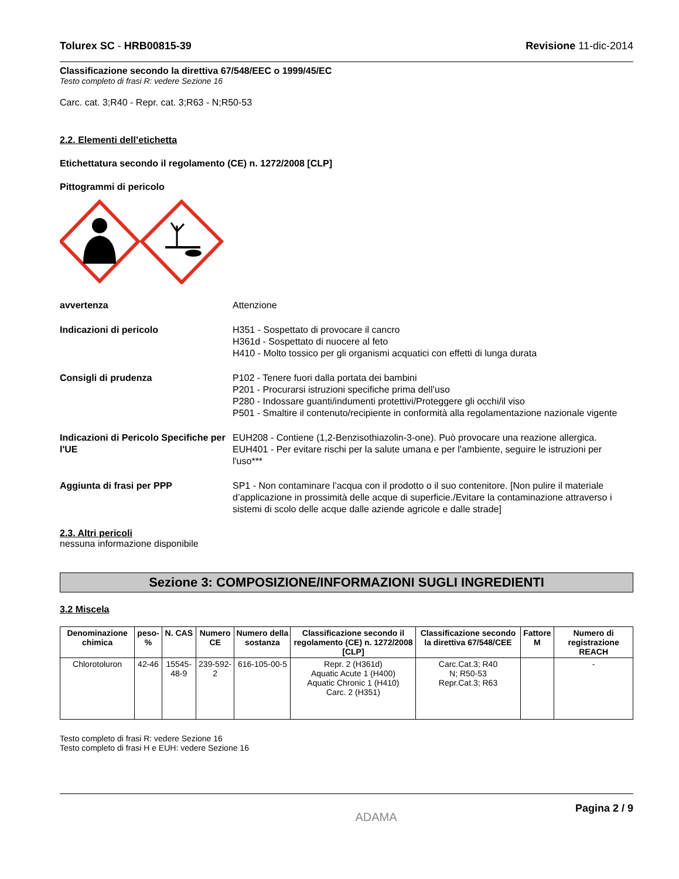Tolurex SC - HRB00815-39 Revisione 11-dic-2014
Classificazione secondo la direttiva 67/548/EEC o 1999/45/EC
Testo completo di frasi R: vedere Sezione 16
Carc. cat. 3;R40 - Repr. cat. 3;R63 - N;R50-53
2.2. Elementi dell’etichetta
Etichettatura secondo il regolamento (CE) n. 1272/2008 [CLP]
Pittogrammi di pericolo
avvertenza Attenzione
Indicazioni di pericolo H351 - Sospettato di provocare il cancro
H361d - Sospettato di nuocere al feto
H410 - Molto tossico per gli organismi acquatici con effetti di lunga durata
Consigli di prudenza P102 - Tenere fuori dalla portata dei bambini
P201 - Procurarsi istruzioni specifiche prima dell’uso
P280 - Indossare guanti/indumenti protettivi/Proteggere gli occhi/il viso
P501 - Smaltire il contenuto/recipiente in conformità alla regolamentazione nazionale vigente
Indicazioni di Pericolo Specifiche per l'UE
EUH208 - Contiene (1,2-Benzisothiazolin-3-one). Può provocare una reazione allergica.
EUH401 - Per evitare rischi per la salute umana e per l'ambiente, seguire le istruzioni per l'uso***
Aggiunta di frasi per PPP SP1 - Non contaminare l’acqua con il prodotto o il suo contenitore. [Non pulire il materiale d’applicazione in prossimità delle acque di superficie./Evitare la contaminazione attraverso i sistemi di scolo delle acque dalle aziende agricole e dalle strade]
2.3. Altri pericoli
nessuna informazione disponibile
Sezione 3: COMPOSIZIONE/INFORMAZIONI SUGLI INGREDIENTI
3.2 Miscela
| Denominazione chimica | peso-% | N. CAS | Numero CE | Numero della sostanza | Classificazione secondo il regolamento (CE) n. 1272/2008 [CLP] | Classificazione secondo la direttiva 67/548/CEE | Fattore M | Numero di registrazione REACH |
| --- | --- | --- | --- | --- | --- | --- | --- | --- |
| Chlorotoluron | 42-46 | 15545-48-9 | 239-592-2 | 616-105-00-5 | Repr. 2 (H361d) Aquatic Acute 1 (H400) Aquatic Chronic 1 (H410) Carc. 2 (H351) | Carc.Cat.3; R40 N; R50-53 Repr.Cat.3; R63 | | - |
Testo completo di frasi R: vedere Sezione 16
Testo completo di frasi H e EUH: vedere Sezione 16
ADAMA Pagina 2 / 9